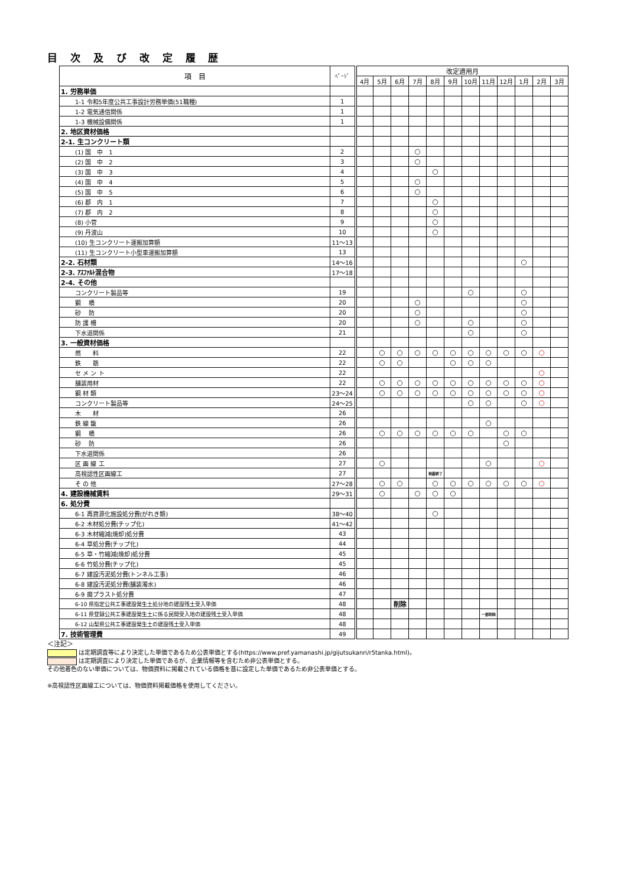目 次 及 び 改 定 履 歴
| 項 目 | ﾍﾟｰｼﾞ | 改定適用月 | | | | | | | | | | | |
| --- | --- | --- | --- | --- | --- | --- | --- | --- | --- | --- | --- | --- | --- |
| | | 4月 | 5月 | 6月 | 7月 | 8月 | 9月 | 10月 | 11月 | 12月 | 1月 | 2月 | 3月 |
| 1. 労務単価 | | | | | | | | | | | | | |
| 1-1 令和5年度公共工事設計労務単価(51職種) | 1 | | | | | | | | | | | | |
| 1-2 電気通信関係 | 1 | | | | | | | | | | | | |
| 1-3 機械設備関係 | 1 | | | | | | | | | | | | |
| 2. 地区資材価格 | | | | | | | | | | | | | |
| 2-1. 生コンクリート類 | | | | | | | | | | | | | |
| (1) 国 中 1 | 2 | | | | ○ | | | | | | | | |
| (2) 国 中 2 | 3 | | | | ○ | | | | | | | | |
| (3) 国 中 3 | 4 | | | | | ○ | | | | | | | |
| (4) 国 中 4 | 5 | | | | ○ | | | | | | | | |
| (5) 国 中 5 | 6 | | | | ○ | | | | | | | | |
| (6) 郡 内 1 | 7 | | | | | ○ | | | | | | | |
| (7) 郡 内 2 | 8 | | | | | ○ | | | | | | | |
| (8) 小菅 | 9 | | | | | ○ | | | | | | | |
| (9) 丹波山 | 10 | | | | | ○ | | | | | | | |
| (10) 生コンクリート運搬加算額 | 11～13 | | | | | | | | | | | | |
| (11) 生コンクリート小型車運搬加算額 | 13 | | | | | | | | | | | | |
| 2-2. 石材類 | 14～16 | | | | | | | | | | ○ | | |
| 2-3. ｱｽﾌｧﾙﾄ混合物 | 17～18 | | | | | | | | | | | | |
| 2-4. その他 | | | | | | | | | | | | | |
| コンクリート製品等 | 19 | | | | | | | ○ | | | ○ | | |
| 鋼 橋 | 20 | | | | ○ | | | | | | ○ | | |
| 砂 防 | 20 | | | | ○ | | | | | | ○ | | |
| 防 護 柵 | 20 | | | | ○ | | | ○ | | | ○ | | |
| 下水道関係 | 21 | | | | | | | ○ | | | ○ | | |
| 3. 一般資材価格 | | | | | | | | | | | | | |
| 燃 料 | 22 | | ○ | ○ | ○ | ○ | ○ | ○ | ○ | ○ | ○ | ○ | |
| 鉄 筋 | 22 | | ○ | ○ | | | ○ | ○ | ○ | | | | |
| セ メ ン ト | 22 | | | | | | | | | | | ○ | |
| 舗装用材 | 22 | | ○ | ○ | ○ | ○ | ○ | ○ | ○ | ○ | ○ | ○ | |
| 鋼 材 類 | 23～24 | | ○ | ○ | ○ | ○ | ○ | ○ | ○ | ○ | ○ | ○ | |
| コンクリート製品等 | 24～25 | | | | | | | ○ | ○ | | ○ | ○ | |
| 木 材 | 26 | | | | | | | | | | | | |
| 鉄 線 籠 | 26 | | | | | | | | ○ | | | | |
| 鋼 橋 | 26 | | ○ | ○ | ○ | ○ | ○ | ○ | | ○ | ○ | | |
| 砂 防 | 26 | | | | | | | | | ○ | | | |
| 下水道関係 | 26 | | | | | | | | | | | | |
| 区 画 線 工 | 27 | | ○ | | | | | | ○ | | | ○ | |
| 高視認性区画線工 | 27 | | | | | 掲載終了 | | | | | | | |
| そ の 他 | 27～28 | | ○ | ○ | | ○ | ○ | ○ | ○ | ○ | ○ | ○ | |
| 4. 建設機械賃料 | 29～31 | | ○ | | ○ | ○ | ○ | | | | | | |
| 6. 処分費 | | | | | | | | | | | | | |
| 6-1 再資源化施設処分費(がれき類) | 38～40 | | | | | ○ | | | | | | | |
| 6-2 木材処分費(チップ化) | 41～42 | | | | | | | | | | | | |
| 6-3 木材縮減(焼却)処分費 | 43 | | | | | | | | | | | | |
| 6-4 草処分費(チップ化) | 44 | | | | | | | | | | | | |
| 6-5 草・竹縮減(焼却)処分費 | 45 | | | | | | | | | | | | |
| 6-6 竹処分費(チップ化) | 45 | | | | | | | | | | | | |
| 6-7 建設汚泥処分費(トンネル工事) | 46 | | | | | | | | | | | | |
| 6-8 建設汚泥処分費(舗装濁水) | 46 | | | | | | | | | | | | |
| 6-9 廃プラスト処分費 | 47 | | | | | | | | | | | | |
| 6-10 県指定公共工事建設発生土処分地の建設残土受入単価 | 48 | | | 削除 | | | | | | | | | |
| 6-11 県登録公共工事建設発生土に係る民間受入地の建設残土受入単価 | 48 | | | | | | | | 一部削除 | | | | |
| 6-12 山梨県公共工事建設発生土の建設残土受入単価 | 48 | | | | | | | | | | | | |
| 7. 技術管理費 | 49 | | | | | | | | | | | | |
＜注記＞
は定期調査等により決定した単価であるため公表単価とする(https://www.pref.yamanashi.jp/gijutsukanri/r5tanka.html)。
は定期調査により決定した単価であるが、企業情報等を含むため非公表単価とする。
その他着色のない単価については、物価資料に掲載されている価格を基に設定した単価であるため非公表単価とする。
※高視認性区画線工については、物価資料掲載価格を使用してください。